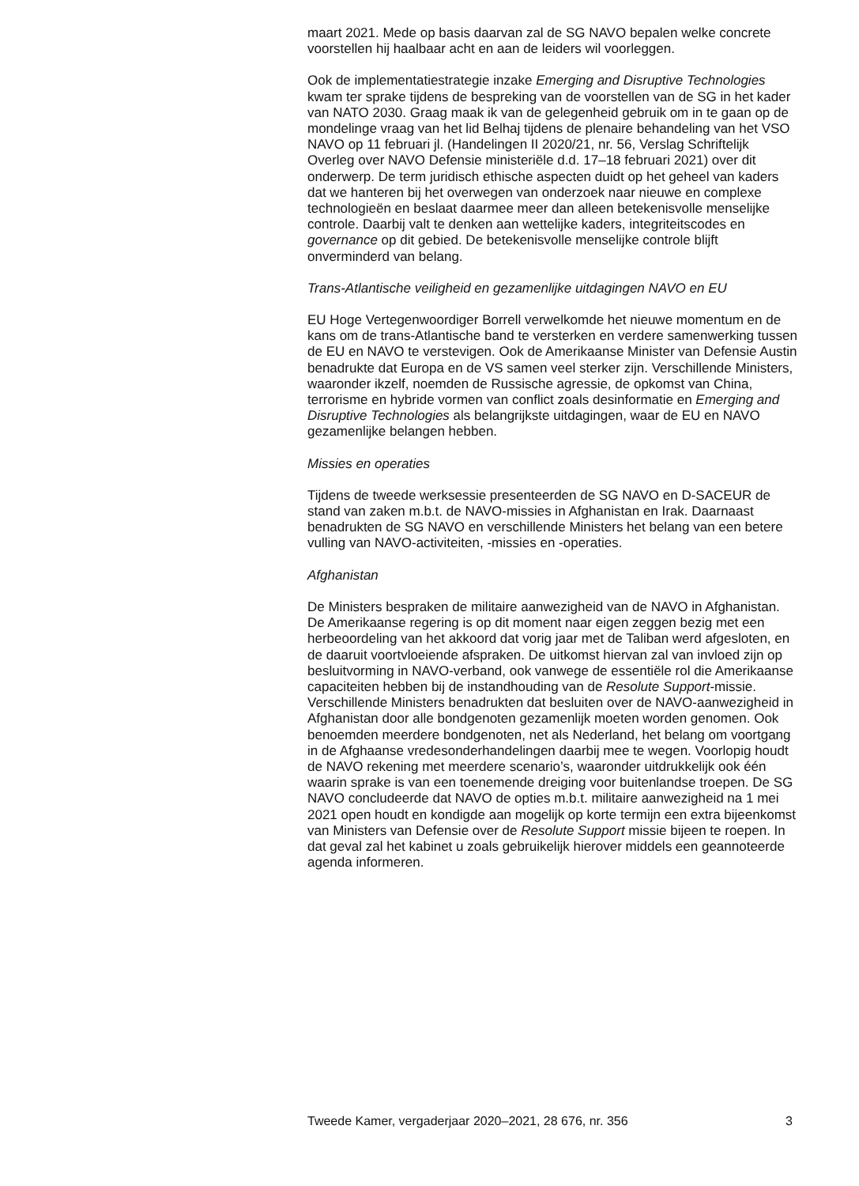maart 2021. Mede op basis daarvan zal de SG NAVO bepalen welke concrete voorstellen hij haalbaar acht en aan de leiders wil voorleggen.
Ook de implementatiestrategie inzake Emerging and Disruptive Technologies kwam ter sprake tijdens de bespreking van de voorstellen van de SG in het kader van NATO 2030. Graag maak ik van de gelegenheid gebruik om in te gaan op de mondelinge vraag van het lid Belhaj tijdens de plenaire behandeling van het VSO NAVO op 11 februari jl. (Handelingen II 2020/21, nr. 56, Verslag Schriftelijk Overleg over NAVO Defensie ministeriële d.d. 17–18 februari 2021) over dit onderwerp. De term juridisch ethische aspecten duidt op het geheel van kaders dat we hanteren bij het overwegen van onderzoek naar nieuwe en complexe technologieën en beslaat daarmee meer dan alleen betekenisvolle menselijke controle. Daarbij valt te denken aan wettelijke kaders, integriteitscodes en governance op dit gebied. De betekenisvolle menselijke controle blijft onverminderd van belang.
Trans-Atlantische veiligheid en gezamenlijke uitdagingen NAVO en EU
EU Hoge Vertegenwoordiger Borrell verwelkomde het nieuwe momentum en de kans om de trans-Atlantische band te versterken en verdere samenwerking tussen de EU en NAVO te verstevigen. Ook de Amerikaanse Minister van Defensie Austin benadrukte dat Europa en de VS samen veel sterker zijn. Verschillende Ministers, waaronder ikzelf, noemden de Russische agressie, de opkomst van China, terrorisme en hybride vormen van conflict zoals desinformatie en Emerging and Disruptive Technologies als belangrijkste uitdagingen, waar de EU en NAVO gezamenlijke belangen hebben.
Missies en operaties
Tijdens de tweede werksessie presenteerden de SG NAVO en D-SACEUR de stand van zaken m.b.t. de NAVO-missies in Afghanistan en Irak. Daarnaast benadrukten de SG NAVO en verschillende Ministers het belang van een betere vulling van NAVO-activiteiten, -missies en -operaties.
Afghanistan
De Ministers bespraken de militaire aanwezigheid van de NAVO in Afghanistan. De Amerikaanse regering is op dit moment naar eigen zeggen bezig met een herbeoordeling van het akkoord dat vorig jaar met de Taliban werd afgesloten, en de daaruit voortvloeiende afspraken. De uitkomst hiervan zal van invloed zijn op besluitvorming in NAVO-verband, ook vanwege de essentiële rol die Amerikaanse capaciteiten hebben bij de instandhouding van de Resolute Support-missie. Verschillende Ministers benadrukten dat besluiten over de NAVO-aanwezigheid in Afghanistan door alle bondgenoten gezamenlijk moeten worden genomen. Ook benoemden meerdere bondgenoten, net als Nederland, het belang om voortgang in de Afghaanse vredesonderhandelingen daarbij mee te wegen. Voorlopig houdt de NAVO rekening met meerdere scenario’s, waaronder uitdrukkelijk ook één waarin sprake is van een toenemende dreiging voor buitenlandse troepen. De SG NAVO concludeerde dat NAVO de opties m.b.t. militaire aanwezigheid na 1 mei 2021 open houdt en kondigde aan mogelijk op korte termijn een extra bijeenkomst van Ministers van Defensie over de Resolute Support missie bijeen te roepen. In dat geval zal het kabinet u zoals gebruikelijk hierover middels een geannoteerde agenda informeren.
Tweede Kamer, vergaderjaar 2020–2021, 28 676, nr. 356 3